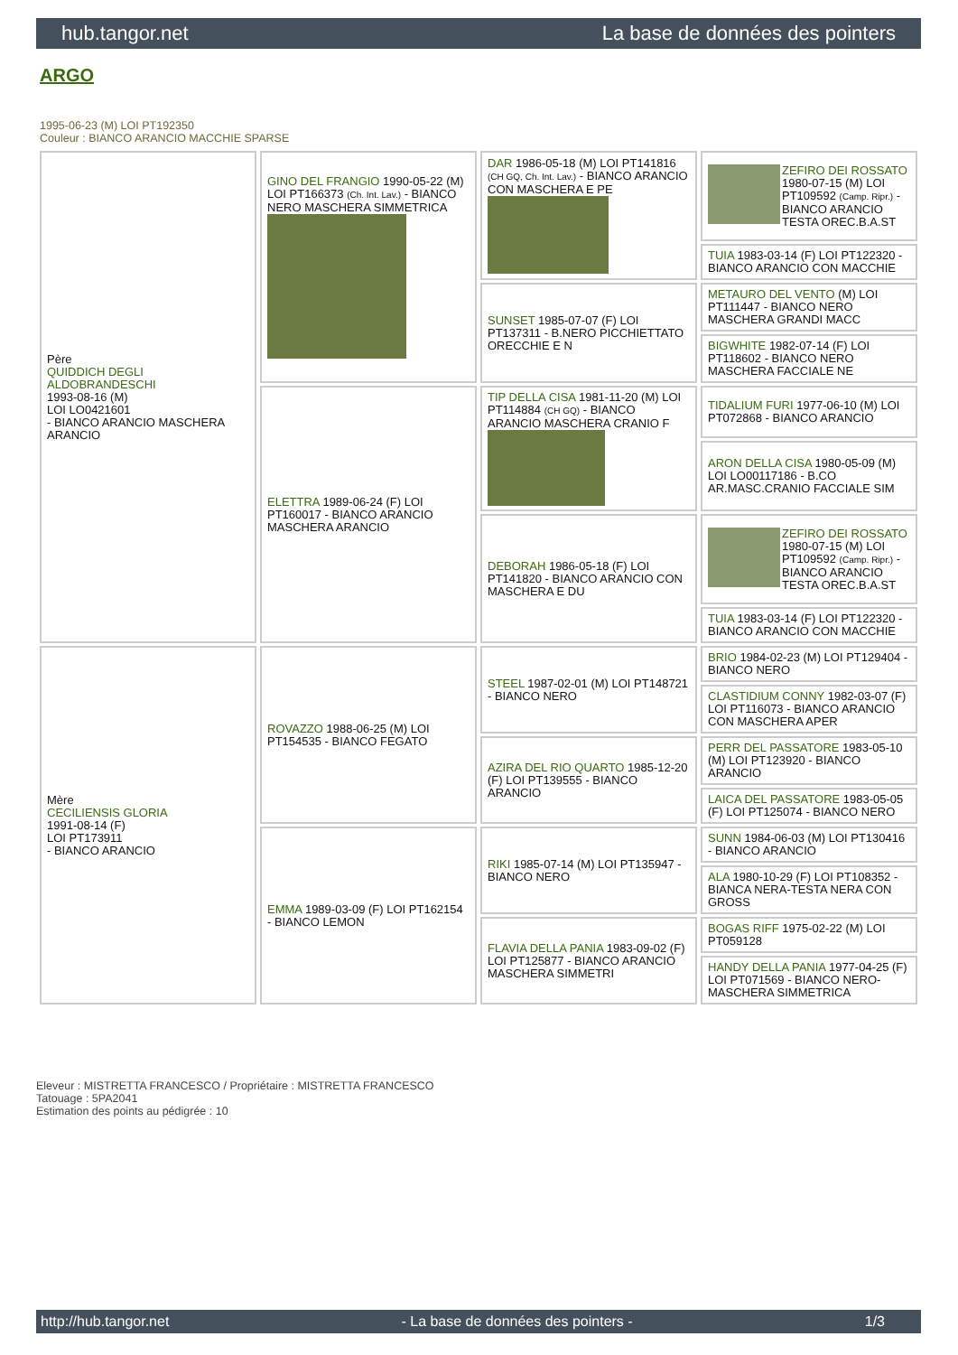hub.tangor.net La base de données des pointers
ARGO
1995-06-23 (M) LOI PT192350
Couleur : BIANCO ARANCIO MACCHIE SPARSE
| Père QUIDDICH DEGLI ALDOBRANDESCHI 1993-08-16 (M) LOI LO0421601 - BIANCO ARANCIO MASCHERA ARANCIO | GINO DEL FRANGIO 1990-05-22 (M) LOI PT166373 (Ch. Int. Lav.) - BIANCO NERO MASCHERA SIMMETRICA | DAR 1986-05-18 (M) LOI PT141816 (CH GQ, Ch. Int. Lav.) - BIANCO ARANCIO CON MASCHERA E PE | ZEFIRO DEI ROSSATO 1980-07-15 (M) LOI PT109592 (Camp. Ripr.) - BIANCO ARANCIO TESTA OREC.B.A.ST |
| | | | TUIA 1983-03-14 (F) LOI PT122320 - BIANCO ARANCIO CON MACCHIE |
| | | SUNSET 1985-07-07 (F) LOI PT137311 - B.NERO PICCHIETTATO ORECCHIE E N | METAURO DEL VENTO (M) LOI PT111447 - BIANCO NERO MASCHERA GRANDI MACC |
| | | | BIGWHITE 1982-07-14 (F) LOI PT118602 - BIANCO NERO MASCHERA FACCIALE NE |
| | ELETTRA 1989-06-24 (F) LOI PT160017 - BIANCO ARANCIO MASCHERA ARANCIO | TIP DELLA CISA 1981-11-20 (M) LOI PT114884 (CH GQ) - BIANCO ARANCIO MASCHERA CRANIO F | TIDALIUM FURI 1977-06-10 (M) LOI PT072868 - BIANCO ARANCIO |
| | | | ARON DELLA CISA 1980-05-09 (M) LOI LO00117186 - B.CO AR.MASC.CRANIO FACCIALE SIM |
| | | DEBORAH 1986-05-18 (F) LOI PT141820 - BIANCO ARANCIO CON MASCHERA E DU | ZEFIRO DEI ROSSATO 1980-07-15 (M) LOI PT109592 (Camp. Ripr.) - BIANCO ARANCIO TESTA OREC.B.A.ST |
| | | | TUIA 1983-03-14 (F) LOI PT122320 - BIANCO ARANCIO CON MACCHIE |
| Mère CECILIENSIS GLORIA 1991-08-14 (F) LOI PT173911 - BIANCO ARANCIO | ROVAZZO 1988-06-25 (M) LOI PT154535 - BIANCO FEGATO | STEEL 1987-02-01 (M) LOI PT148721 - BIANCO NERO | BRIO 1984-02-23 (M) LOI PT129404 - BIANCO NERO |
| | | | CLASTIDIUM CONNY 1982-03-07 (F) LOI PT116073 - BIANCO ARANCIO CON MASCHERA APER |
| | | AZIRA DEL RIO QUARTO 1985-12-20 (F) LOI PT139555 - BIANCO ARANCIO | PERR DEL PASSATORE 1983-05-10 (M) LOI PT123920 - BIANCO ARANCIO |
| | | | LAICA DEL PASSATORE 1983-05-05 (F) LOI PT125074 - BIANCO NERO |
| | EMMA 1989-03-09 (F) LOI PT162154 - BIANCO LEMON | RIKI 1985-07-14 (M) LOI PT135947 - BIANCO NERO | SUNN 1984-06-03 (M) LOI PT130416 - BIANCO ARANCIO |
| | | | ALA 1980-10-29 (F) LOI PT108352 - BIANCA NERA-TESTA NERA CON GROSS |
| | | FLAVIA DELLA PANIA 1983-09-02 (F) LOI PT125877 - BIANCO ARANCIO MASCHERA SIMMETRI | BOGAS RIFF 1975-02-22 (M) LOI PT059128 |
| | | | HANDY DELLA PANIA 1977-04-25 (F) LOI PT071569 - BIANCO NERO-MASCHERA SIMMETRICA |
Eleveur : MISTRETTA FRANCESCO / Propriétaire : MISTRETTA FRANCESCO
Tatouage : 5PA2041
Estimation des points au pédigrée : 10
http://hub.tangor.net - La base de données des pointers - 1/3